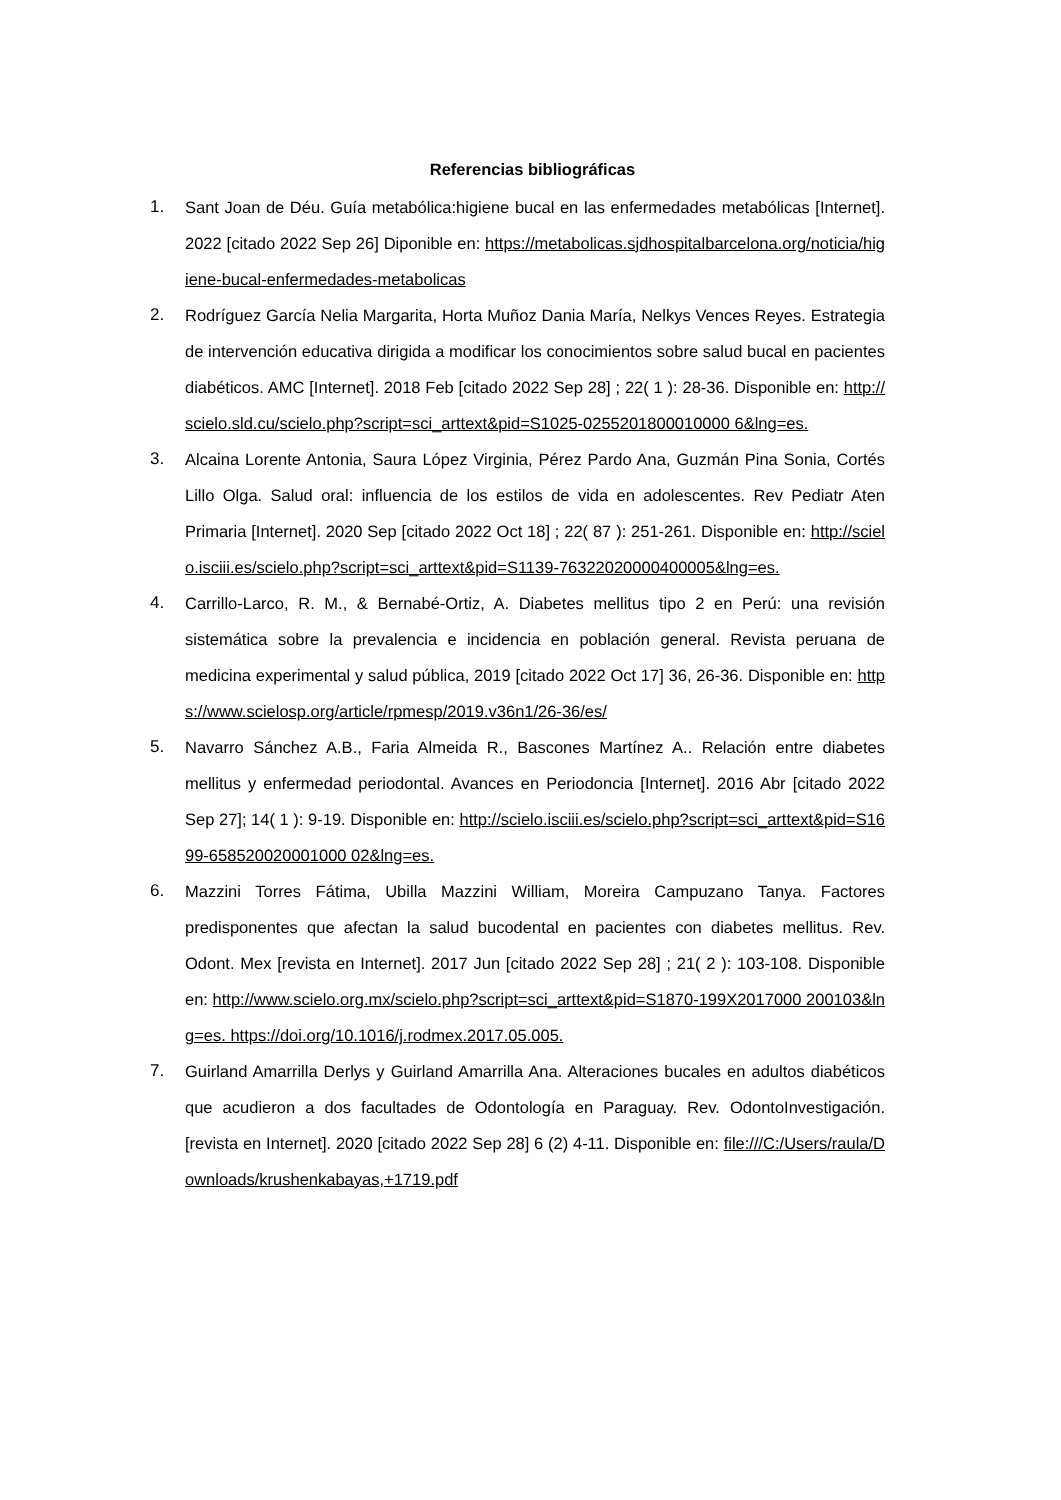Referencias bibliográficas
1. Sant Joan de Déu. Guía metabólica:higiene bucal en las enfermedades metabólicas [Internet]. 2022 [citado 2022 Sep 26] Diponible en: https://metabolicas.sjdhospitalbarcelona.org/noticia/higiene-bucal-enfermedades-metabolicas
2. Rodríguez García Nelia Margarita, Horta Muñoz Dania María, Nelkys Vences Reyes. Estrategia de intervención educativa dirigida a modificar los conocimientos sobre salud bucal en pacientes diabéticos. AMC [Internet]. 2018 Feb [citado 2022 Sep 28] ; 22( 1 ): 28-36. Disponible en: http://scielo.sld.cu/scielo.php?script=sci_arttext&pid=S1025-0255201800010000 6&lng=es.
3. Alcaina Lorente Antonia, Saura López Virginia, Pérez Pardo Ana, Guzmán Pina Sonia, Cortés Lillo Olga. Salud oral: influencia de los estilos de vida en adolescentes. Rev Pediatr Aten Primaria [Internet]. 2020 Sep [citado 2022 Oct 18] ; 22( 87 ): 251-261. Disponible en: http://scielo.isciii.es/scielo.php?script=sci_arttext&pid=S1139-76322020000400005&lng=es.
4. Carrillo-Larco, R. M., & Bernabé-Ortiz, A. Diabetes mellitus tipo 2 en Perú: una revisión sistemática sobre la prevalencia e incidencia en población general. Revista peruana de medicina experimental y salud pública, 2019 [citado 2022 Oct 17] 36, 26-36. Disponible en: https://www.scielosp.org/article/rpmesp/2019.v36n1/26-36/es/
5. Navarro Sánchez A.B., Faria Almeida R., Bascones Martínez A.. Relación entre diabetes mellitus y enfermedad periodontal. Avances en Periodoncia [Internet]. 2016 Abr [citado 2022 Sep 27]; 14( 1 ): 9-19. Disponible en: http://scielo.isciii.es/scielo.php?script=sci_arttext&pid=S1699-658520020001000 02&lng=es.
6. Mazzini Torres Fátima, Ubilla Mazzini William, Moreira Campuzano Tanya. Factores predisponentes que afectan la salud bucodental en pacientes con diabetes mellitus. Rev. Odont. Mex [revista en Internet]. 2017 Jun [citado 2022 Sep 28] ; 21( 2 ): 103-108. Disponible en: http://www.scielo.org.mx/scielo.php?script=sci_arttext&pid=S1870-199X2017000 200103&lng=es. https://doi.org/10.1016/j.rodmex.2017.05.005.
7. Guirland Amarrilla Derlys y Guirland Amarrilla Ana. Alteraciones bucales en adultos diabéticos que acudieron a dos facultades de Odontología en Paraguay. Rev. OdontoInvestigación. [revista en Internet]. 2020 [citado 2022 Sep 28] 6 (2) 4-11. Disponible en: file:///C:/Users/raula/Downloads/krushenkabayas,+1719.pdf